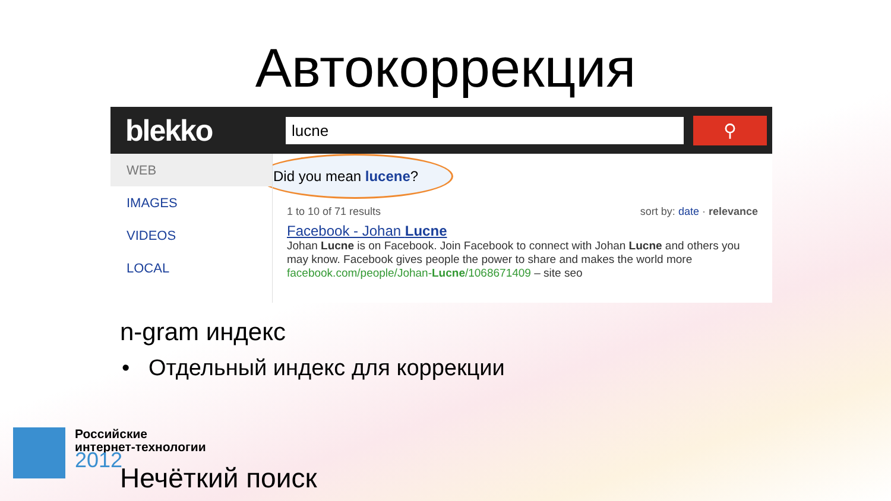Автокоррекция
blekko
lucne
⚲
WEB
IMAGES
VIDEOS
LOCAL
Did you mean lucene?
1 to 10 of 71 results sort by: date · relevance
Facebook - Johan Lucne
Johan Lucne is on Facebook. Join Facebook to connect with Johan Lucne and others you may know. Facebook gives people the power to share and makes the world more
facebook.com/people/Johan-Lucne/1068671409 – site seo
n-gram индекс
• Отдельный индекс для коррекции
Российские
интернет-технологии
2012
Нечёткий поиск